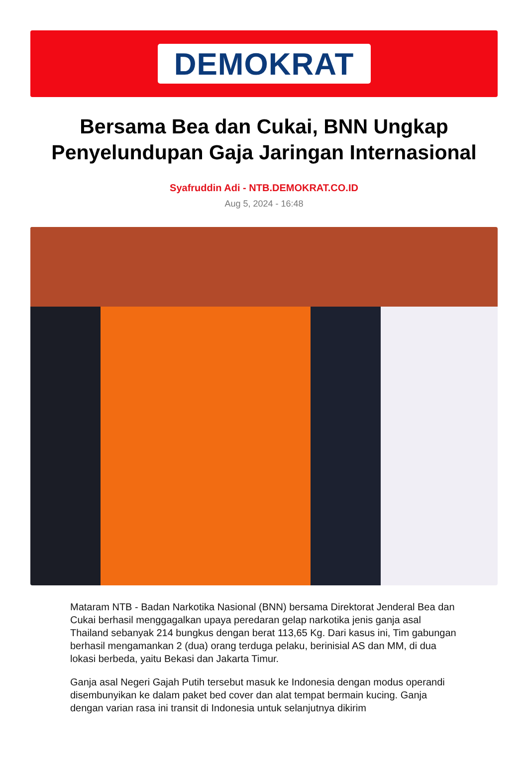DEMOKRAT
Bersama Bea dan Cukai, BNN Ungkap Penyelundupan Gaja Jaringan Internasional
Syafruddin Adi - NTB.DEMOKRAT.CO.ID
Aug 5, 2024 - 16:48
Mataram NTB - Badan Narkotika Nasional (BNN) bersama Direktorat Jenderal Bea dan Cukai berhasil menggagalkan upaya peredaran gelap narkotika jenis ganja asal Thailand sebanyak 214 bungkus dengan berat 113,65 Kg. Dari kasus ini, Tim gabungan berhasil mengamankan 2 (dua) orang terduga pelaku, berinisial AS dan MM, di dua lokasi berbeda, yaitu Bekasi dan Jakarta Timur.
Ganja asal Negeri Gajah Putih tersebut masuk ke Indonesia dengan modus operandi disembunyikan ke dalam paket bed cover dan alat tempat bermain kucing. Ganja dengan varian rasa ini transit di Indonesia untuk selanjutnya dikirim